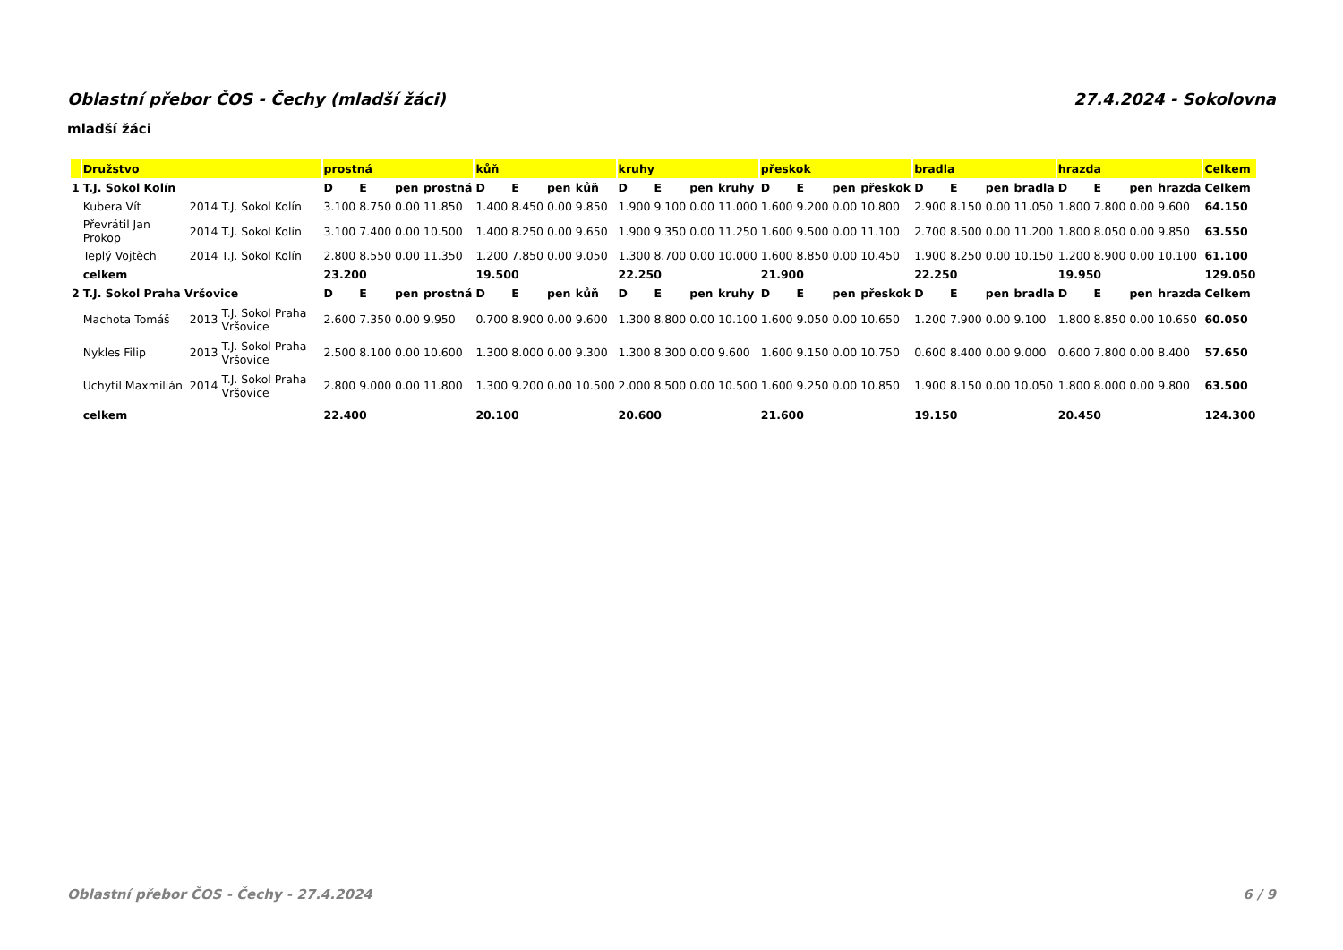Oblastní přebor ČOS - Čechy (mladší žáci) 27.4.2024 - Sokolovna
mladší žáci
| | Družstvo | | | prostná | | | | kůň | | | | kruhy | | | | přeskok | | | | bradla | | | | hrazda | | | | Celkem |
| --- | --- | --- | --- | --- | --- | --- | --- | --- | --- | --- | --- | --- | --- | --- | --- | --- | --- | --- | --- | --- | --- | --- | --- | --- | --- | --- | --- | --- |
| 1 | T.J. Sokol Kolín | | | D | E | pen | prostná | D | E | pen | kůň | D | E | pen | kruhy | D | E | pen | přeskok | D | E | pen | bradla | D | E | pen | hrazda | Celkem |
| | Kubera Vít | 2014 | T.J. Sokol Kolín | 3.100 | 8.750 | 0.00 | 11.850 | 1.400 | 8.450 | 0.00 | 9.850 | 1.900 | 9.100 | 0.00 | 11.000 | 1.600 | 9.200 | 0.00 | 10.800 | 2.900 | 8.150 | 0.00 | 11.050 | 1.800 | 7.800 | 0.00 | 9.600 | 64.150 |
| | Převrátil Jan Prokop | 2014 | T.J. Sokol Kolín | 3.100 | 7.400 | 0.00 | 10.500 | 1.400 | 8.250 | 0.00 | 9.650 | 1.900 | 9.350 | 0.00 | 11.250 | 1.600 | 9.500 | 0.00 | 11.100 | 2.700 | 8.500 | 0.00 | 11.200 | 1.800 | 8.050 | 0.00 | 9.850 | 63.550 |
| | Teplý Vojtěch | 2014 | T.J. Sokol Kolín | 2.800 | 8.550 | 0.00 | 11.350 | 1.200 | 7.850 | 0.00 | 9.050 | 1.300 | 8.700 | 0.00 | 10.000 | 1.600 | 8.850 | 0.00 | 10.450 | 1.900 | 8.250 | 0.00 | 10.150 | 1.200 | 8.900 | 0.00 | 10.100 | 61.100 |
| | celkem | | | 23.200 | | | | 19.500 | | | | 22.250 | | | | 21.900 | | | | 22.250 | | | | 19.950 | | | | 129.050 |
| 2 | T.J. Sokol Praha Vršovice | | | D | E | pen | prostná | D | E | pen | kůň | D | E | pen | kruhy | D | E | pen | přeskok | D | E | pen | bradla | D | E | pen | hrazda | Celkem |
| | Machota Tomáš | 2013 | T.J. Sokol Praha Vršovice | 2.600 | 7.350 | 0.00 | 9.950 | 0.700 | 8.900 | 0.00 | 9.600 | 1.300 | 8.800 | 0.00 | 10.100 | 1.600 | 9.050 | 0.00 | 10.650 | 1.200 | 7.900 | 0.00 | 9.100 | 1.800 | 8.850 | 0.00 | 10.650 | 60.050 |
| | Nykles Filip | 2013 | T.J. Sokol Praha Vršovice | 2.500 | 8.100 | 0.00 | 10.600 | 1.300 | 8.000 | 0.00 | 9.300 | 1.300 | 8.300 | 0.00 | 9.600 | 1.600 | 9.150 | 0.00 | 10.750 | 0.600 | 8.400 | 0.00 | 9.000 | 0.600 | 7.800 | 0.00 | 8.400 | 57.650 |
| | Uchytil Maxmilián | 2014 | T.J. Sokol Praha Vršovice | 2.800 | 9.000 | 0.00 | 11.800 | 1.300 | 9.200 | 0.00 | 10.500 | 2.000 | 8.500 | 0.00 | 10.500 | 1.600 | 9.250 | 0.00 | 10.850 | 1.900 | 8.150 | 0.00 | 10.050 | 1.800 | 8.000 | 0.00 | 9.800 | 63.500 |
| | celkem | | | 22.400 | | | | 20.100 | | | | 20.600 | | | | 21.600 | | | | 19.150 | | | | 20.450 | | | | 124.300 |
Oblastní přebor ČOS - Čechy - 27.4.2024 6 / 9